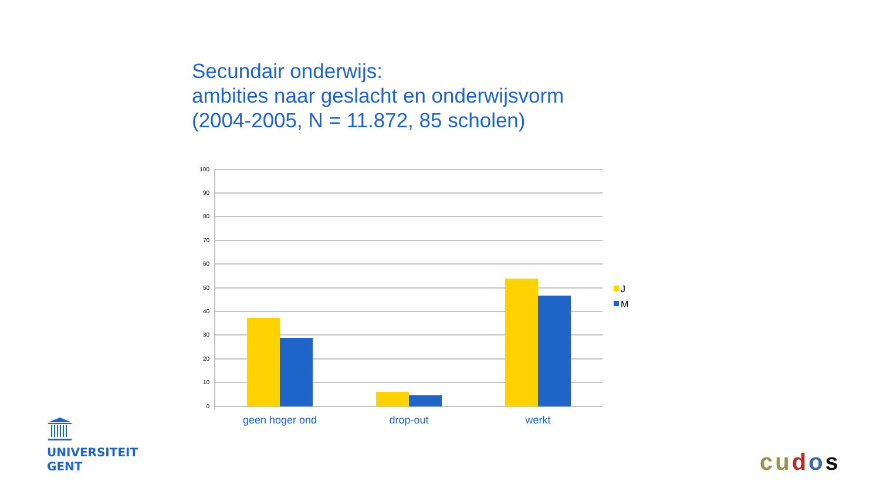Secundair onderwijs:
ambities naar geslacht en onderwijsvorm
(2004-2005, N = 11.872, 85 scholen)
100
90
80
70
60
50
40
30
20
10
0
geen hoger ond
drop-out
werkt
J
M
UNIVERSITEIT
GENT
cudos